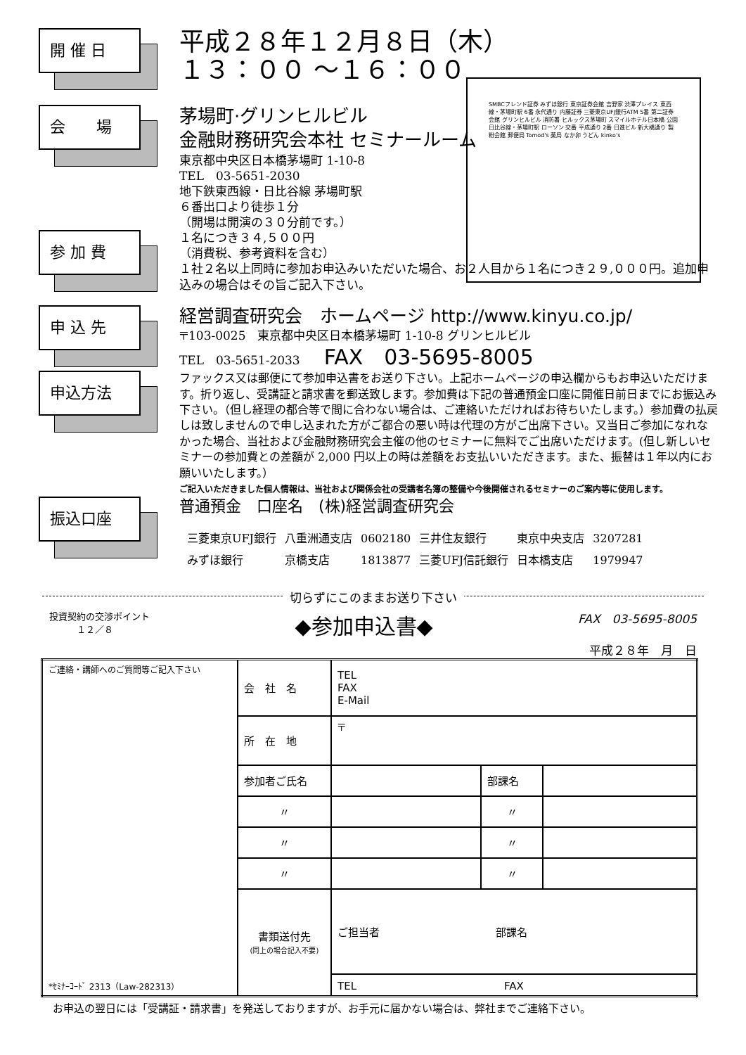開 催 日
平成２８年１２月８日（木）
１３：００ ～１６：００
SMBCフレンド証券 みずほ銀行 東京証券会館 吉野家 渋澤プレイス 東西線・茅場町駅 6番 永代通り 内藤証券 三菱東京UFJ銀行ATM 5番 第二証券会館 グリンヒルビル 消防署 ヒルックス茅場町 スマイルホテル日本橋 公園 日比谷線・茅場町駅 ローソン 交番 平成通り 2番 日進ビル 新大橋通り 製粉会館 郵便局 Tomod's 薬局 なか卯 うどん kinko's
会　　場
茅場町·グリンヒルビル
金融財務研究会本社 セミナールーム
東京都中央区日本橋茅場町 1-10-8
TEL　03-5651-2030
地下鉄東西線・日比谷線 茅場町駅
６番出口より徒歩１分
（開場は開演の３０分前です。）
参 加 費
１名につき３４,５００円
（消費税、参考資料を含む）
１社２名以上同時に参加お申込みいただいた場合、お２人目から１名につき２９,０００円。追加申込みの場合はその旨ご記入下さい。
申 込 先
経営調査研究会　ホームページ http://www.kinyu.co.jp/
〒103-0025　東京都中央区日本橋茅場町 1-10-8 グリンヒルビル
TEL　03-5651-2033　　FAX　03-5695-8005
申込方法
ファックス又は郵便にて参加申込書をお送り下さい。上記ホームページの申込欄からもお申込いただけます。折り返し、受講証と請求書を郵送致します。参加費は下記の普通預金口座に開催日前日までにお振込み下さい。（但し経理の都合等で間に合わない場合は、ご連絡いただければお待ちいたします。）参加費の払戻しは致しませんので申し込まれた方がご都合の悪い時は代理の方がご出席下さい。又当日ご参加になれなかった場合、当社および金融財務研究会主催の他のセミナーに無料でご出席いただけます。(但し新しいセミナーの参加費との差額が 2,000 円以上の時は差額をお支払いいただきます。また、振替は１年以内にお願いいたします。）
ご記入いただきました個人情報は、当社および関係会社の受講者名簿の整備や今後開催されるセミナーのご案内等に使用します。
振込口座
普通預金　口座名　(株)経営調査研究会
| 三菱東京UFJ銀行 | 八重洲通支店 | 0602180 | 三井住友銀行 | 東京中央支店 | 3207281 |
| みずほ銀行 | 京橋支店 | 1813877 | 三菱UFJ信託銀行 | 日本橋支店 | 1979947 |
切らずにこのままお送り下さい
投資契約の交渉ポイント
　　　１２／８
◆参加申込書◆
FAX　03-5695-8005
平成２８年　月　日
| ご連絡・講師へのご質問等ご記入下さい *ｾﾐﾅｰｺｰﾄﾞ 2313（Law-282313） | 会 社 名 | TEL FAX E-Mail | | |
| | 所 在 地 | 〒 | | |
| | 参加者ご氏名 | | 部課名 | |
| | 〃 | | 〃 | |
| | 〃 | | 〃 | |
| | 〃 | | 〃 | |
| | 書類送付先 (同上の場合記入不要) | ご担当者 部課名 | | |
| | | TEL FAX | | |
お申込の翌日には「受講証・請求書」を発送しておりますが、お手元に届かない場合は、弊社までご連絡下さい。